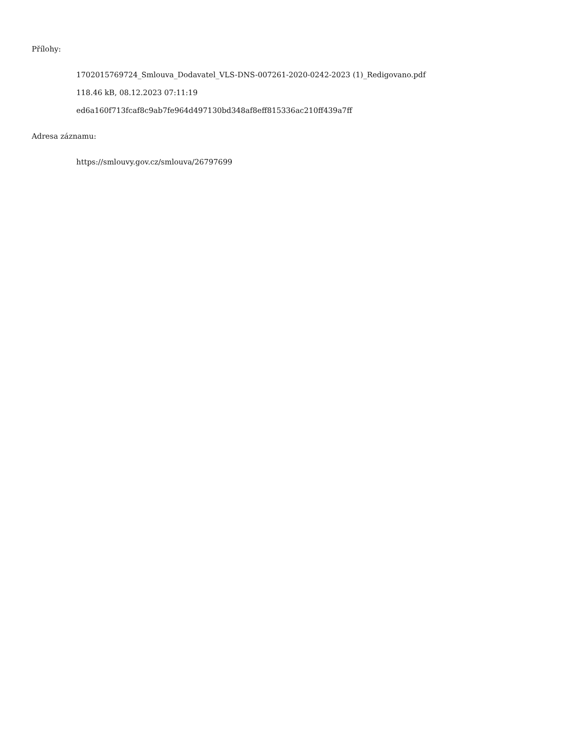Přílohy:
1702015769724_Smlouva_Dodavatel_VLS-DNS-007261-2020-0242-2023 (1)_Redigovano.pdf
118.46 kB, 08.12.2023 07:11:19
ed6a160f713fcaf8c9ab7fe964d497130bd348af8eff815336ac210ff439a7ff
Adresa záznamu:
https://smlouvy.gov.cz/smlouva/26797699